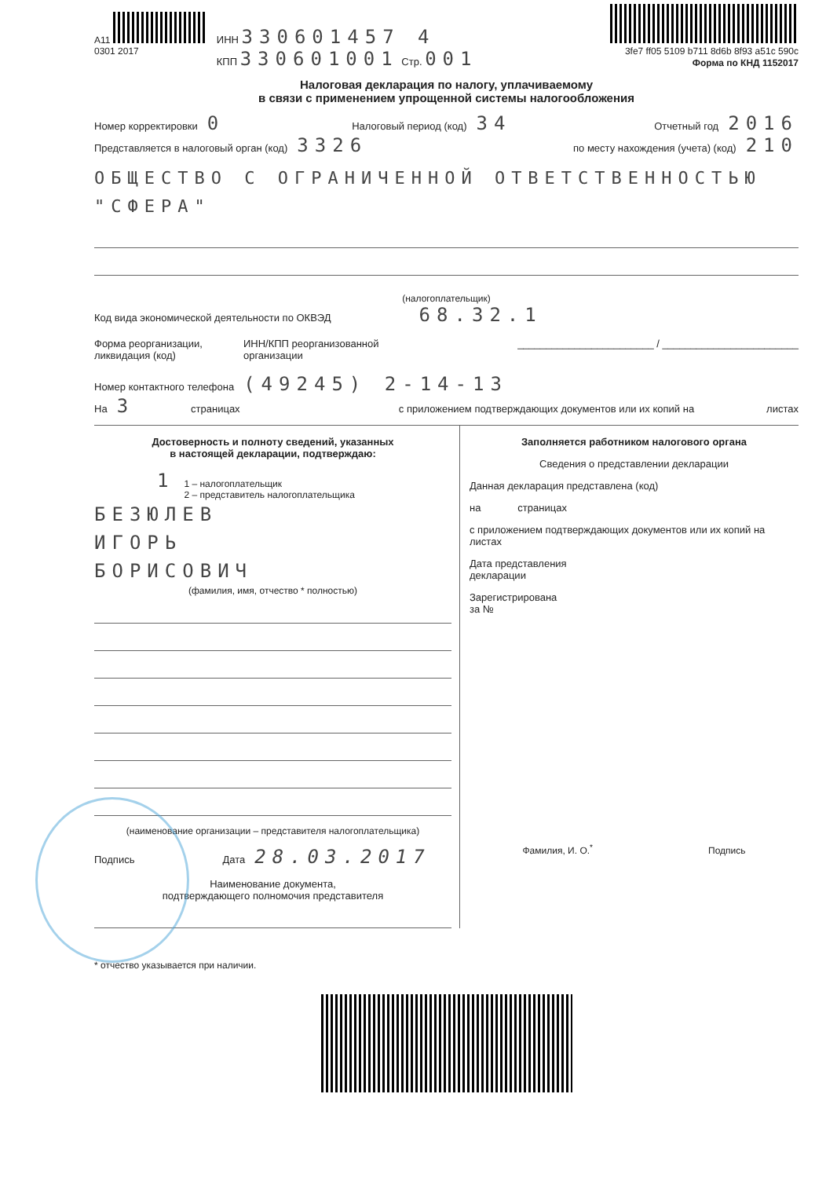A11
0301 2017
ИНН 330601457 4
КПП 330601001 Стр. 001
3fe7 ff05 5109 b711 8d6b 8f93 a51c 590c
Форма по КНД 1152017
Налоговая декларация по налогу, уплачиваемому
в связи с применением упрощенной системы налогообложения
Номер корректировки 0 Налоговый период (код) 34 Отчетный год 2016
Представляется в налоговый орган (код) 3326 по месту нахождения (учета) (код) 210
ОБЩЕСТВО С ОГРАНИЧЕННОЙ ОТВЕТСТВЕННОСТЬЮ "СФЕРА"
(налогоплательщик)
Код вида экономической деятельности по ОКВЭД 68.32.1
Форма реорганизации,
ликвидация (код) ИНН/КПП реорганизованной
организации ________________________ / ________________________
Номер контактного телефона (49245) 2-14-13
На 3 страницах с приложением подтверждающих документов или их копий на листах
Достоверность и полноту сведений, указанных
в настоящей декларации, подтверждаю:
1 1 – налогоплательщик
2 – представитель налогоплательщика
БЕЗЮЛЕВ
ИГОРЬ
БОРИСОВИЧ
(фамилия, имя, отчество * полностью)
(наименование организации – представителя налогоплательщика)
Подпись Дата 28.03.2017
Наименование документа,
подтверждающего полномочия представителя
Заполняется работником налогового органа
Сведения о представлении декларации
Данная декларация представлена (код)
на страницах
с приложением подтверждающих документов или их копий на листах
Дата представления
декларации
Зарегистрирована
за №
Фамилия, И. О.<sup>*</sup> Подпись
* отчество указывается при наличии.